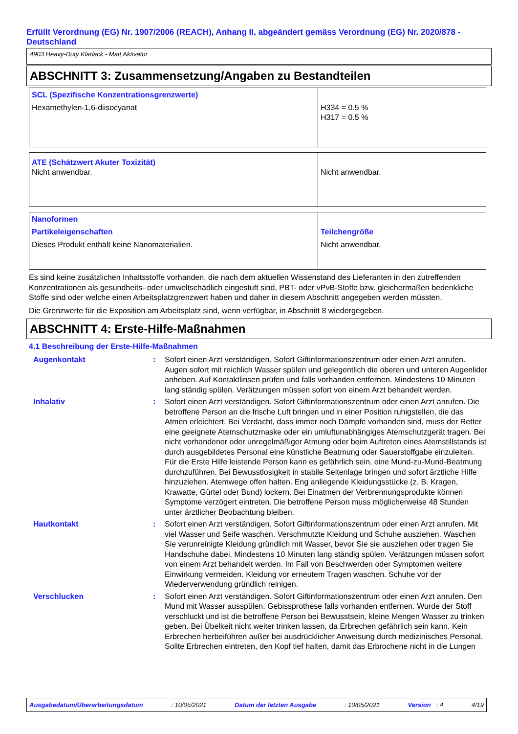Erfüllt Verordnung (EG) Nr. 1907/2006 (REACH), Anhang II, abgeändert gemäss Verordnung (EG) Nr. 2020/878 - Deutschland
4903 Heavy-Duty Klarlack - Matt Aktivator
ABSCHNITT 3: Zusammensetzung/Angaben zu Bestandteilen
| SCL (Spezifische Konzentrationsgrenzwerte) Hexamethylen-1,6-diisocyanat | H334 = 0.5 % H317 = 0.5 % |
| ATE (Schätzwert Akuter Toxizität) Nicht anwendbar. | Nicht anwendbar. |
| Nanoformen Partikeleigenschaften Dieses Produkt enthält keine Nanomaterialien. | Teilchengröße Nicht anwendbar. |
Es sind keine zusätzlichen Inhaltsstoffe vorhanden, die nach dem aktuellen Wissenstand des Lieferanten in den zutreffenden Konzentrationen als gesundheits- oder umweltschädlich eingestuft sind, PBT- oder vPvB-Stoffe bzw. gleichermaßen bedenkliche Stoffe sind oder welche einen Arbeitsplatzgrenzwert haben und daher in diesem Abschnitt angegeben werden müssten.
Die Grenzwerte für die Exposition am Arbeitsplatz sind, wenn verfügbar, in Abschnitt 8 wiedergegeben.
ABSCHNITT 4: Erste-Hilfe-Maßnahmen
4.1 Beschreibung der Erste-Hilfe-Maßnahmen
| Augenkontakt | : | Sofort einen Arzt verständigen. Sofort Giftinformationszentrum oder einen Arzt anrufen. Augen sofort mit reichlich Wasser spülen und gelegentlich die oberen und unteren Augenlider anheben. Auf Kontaktlinsen prüfen und falls vorhanden entfernen. Mindestens 10 Minuten lang ständig spülen. Verätzungen müssen sofort von einem Arzt behandelt werden. |
| Inhalativ | : | Sofort einen Arzt verständigen. Sofort Giftinformationszentrum oder einen Arzt anrufen. Die betroffene Person an die frische Luft bringen und in einer Position ruhigstellen, die das Atmen erleichtert. Bei Verdacht, dass immer noch Dämpfe vorhanden sind, muss der Retter eine geeignete Atemschutzmaske oder ein umluftunabhängiges Atemschutzgerät tragen. Bei nicht vorhandener oder unregelmäßiger Atmung oder beim Auftreten eines Atemstillstands ist durch ausgebildetes Personal eine künstliche Beatmung oder Sauerstoffgabe einzuleiten. Für die Erste Hilfe leistende Person kann es gefährlich sein, eine Mund-zu-Mund-Beatmung durchzuführen. Bei Bewusstlosigkeit in stabile Seitenlage bringen und sofort ärztliche Hilfe hinzuziehen. Atemwege offen halten. Eng anliegende Kleidungsstücke (z. B. Kragen, Krawatte, Gürtel oder Bund) lockern. Bei Einatmen der Verbrennungsprodukte können Symptome verzögert eintreten. Die betroffene Person muss möglicherweise 48 Stunden unter ärztlicher Beobachtung bleiben. |
| Hautkontakt | : | Sofort einen Arzt verständigen. Sofort Giftinformationszentrum oder einen Arzt anrufen. Mit viel Wasser und Seife waschen. Verschmutzte Kleidung und Schuhe ausziehen. Waschen Sie verunreinigte Kleidung gründlich mit Wasser, bevor Sie sie ausziehen oder tragen Sie Handschuhe dabei. Mindestens 10 Minuten lang ständig spülen. Verätzungen müssen sofort von einem Arzt behandelt werden. Im Fall von Beschwerden oder Symptomen weitere Einwirkung vermeiden. Kleidung vor erneutem Tragen waschen. Schuhe vor der Wiederverwendung gründlich reinigen. |
| Verschlucken | : | Sofort einen Arzt verständigen. Sofort Giftinformationszentrum oder einen Arzt anrufen. Den Mund mit Wasser ausspülen. Gebissprothese falls vorhanden entfernen. Wurde der Stoff verschluckt und ist die betroffene Person bei Bewusstsein, kleine Mengen Wasser zu trinken geben. Bei Übelkeit nicht weiter trinken lassen, da Erbrechen gefährlich sein kann. Kein Erbrechen herbeiführen außer bei ausdrücklicher Anweisung durch medizinisches Personal. Sollte Erbrechen eintreten, den Kopf tief halten, damit das Erbrochene nicht in die Lungen |
Ausgabedatum/Überarbeitungsdatum : 10/05/2021 Datum der letzten Ausgabe : 10/05/2021 Version : 4 4/19